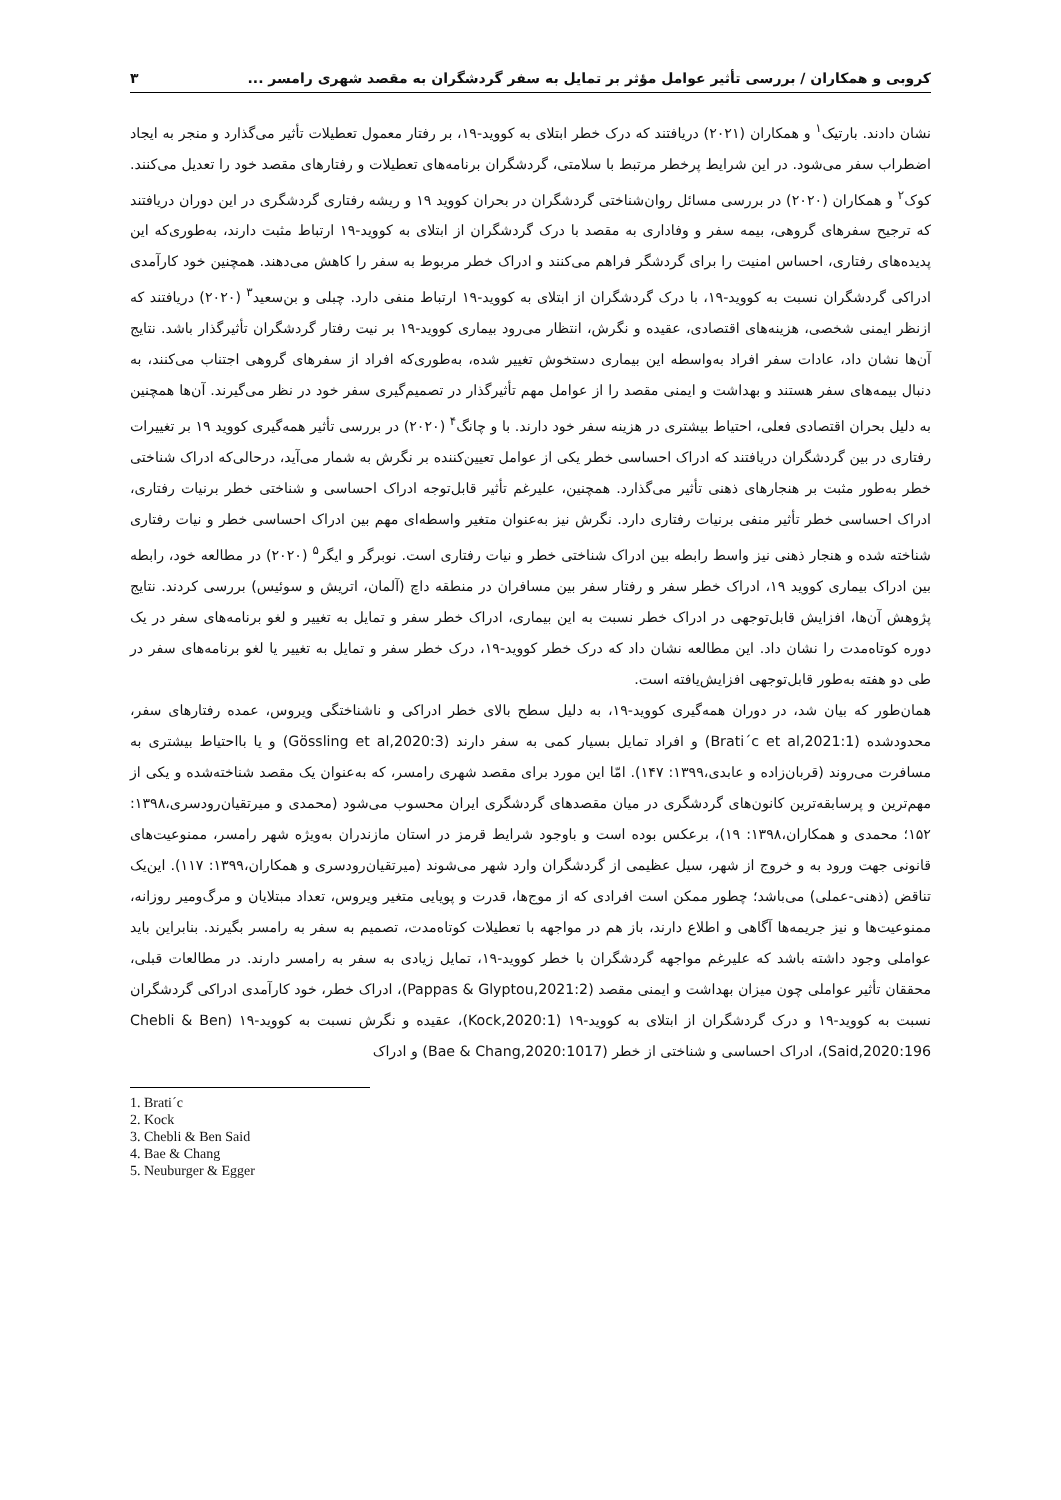کروبی و همکاران / بررسی تأثیر عوامل مؤثر بر تمایل به سفر گردشگران به مقصد شهری رامسر ... ۳
نشان دادند. بارتیک<sup>۱</sup> و همکاران (۲۰۲۱) دریافتند که درک خطر ابتلای به کووید-۱۹، بر رفتار معمول تعطیلات تأثیر می‌گذارد و منجر به ایجاد اضطراب سفر می‌شود. در این شرایط پرخطر مرتبط با سلامتی، گردشگران برنامه‌های تعطیلات و رفتارهای مقصد خود را تعدیل می‌کنند. کوک<sup>۲</sup> و همکاران (۲۰۲۰) در بررسی مسائل روان‌شناختی گردشگران در بحران کووید ۱۹ و ریشه رفتاری گردشگری در این دوران دریافتند که ترجیح سفرهای گروهی، بیمه سفر و وفاداری به مقصد با درک گردشگران از ابتلای به کووید-۱۹ ارتباط مثبت دارند، به‌طوری‌که این پدیده‌های رفتاری، احساس امنیت را برای گردشگر فراهم می‌کنند و ادراک خطر مربوط به سفر را کاهش می‌دهند. همچنین خود کارآمدی ادراکی گردشگران نسبت به کووید-۱۹، با درک گردشگران از ابتلای به کووید-۱۹ ارتباط منفی دارد. چبلی و بن‌سعید<sup>۳</sup> (۲۰۲۰) دریافتند که ازنظر ایمنی شخصی، هزینه‌های اقتصادی، عقیده و نگرش، انتظار می‌رود بیماری کووید-۱۹ بر نیت رفتار گردشگران تأثیرگذار باشد. نتایج آن‌ها نشان داد، عادات سفر افراد به‌واسطه این بیماری دستخوش تغییر شده، به‌طوری‌که افراد از سفرهای گروهی اجتناب می‌کنند، به دنبال بیمه‌های سفر هستند و بهداشت و ایمنی مقصد را از عوامل مهم تأثیرگذار در تصمیم‌گیری سفر خود در نظر می‌گیرند. آن‌ها همچنین به دلیل بحران اقتصادی فعلی، احتیاط بیشتری در هزینه سفر خود دارند. با و چانگ<sup>۴</sup> (۲۰۲۰) در بررسی تأثیر همه‌گیری کووید ۱۹ بر تغییرات رفتاری در بین گردشگران دریافتند که ادراک احساسی خطر یکی از عوامل تعیین‌کننده بر نگرش به شمار می‌آید، درحالی‌که ادراک شناختی خطر به‌طور مثبت بر هنجارهای ذهنی تأثیر می‌گذارد. همچنین، علیرغم تأثیر قابل‌توجه ادراک احساسی و شناختی خطر برنیات رفتاری، ادراک احساسی خطر تأثیر منفی برنیات رفتاری دارد. نگرش نیز به‌عنوان متغیر واسطه‌ای مهم بین ادراک احساسی خطر و نیات رفتاری شناخته شده و هنجار ذهنی نیز واسط رابطه بین ادراک شناختی خطر و نیات رفتاری است. نوبرگر و ایگر<sup>۵</sup> (۲۰۲۰) در مطالعه خود، رابطه بین ادراک بیماری کووید ۱۹، ادراک خطر سفر و رفتار سفر بین مسافران در منطقه داچ (آلمان، اتریش و سوئیس) بررسی کردند. نتایج پژوهش آن‌ها، افزایش قابل‌توجهی در ادراک خطر نسبت به این بیماری، ادراک خطر سفر و تمایل به تغییر و لغو برنامه‌های سفر در یک دوره کوتاه‌مدت را نشان داد. این مطالعه نشان داد که درک خطر کووید-۱۹، درک خطر سفر و تمایل به تغییر یا لغو برنامه‌های سفر در طی دو هفته به‌طور قابل‌توجهی افزایش‌یافته است.
همان‌طور که بیان شد، در دوران همه‌گیری کووید-۱۹، به دلیل سطح بالای خطر ادراکی و ناشناختگی ویروس، عمده رفتارهای سفر، محدودشده (Brati´c et al,2021:1) و افراد تمایل بسیار کمی به سفر دارند (Gössling et al,2020:3) و یا بااحتیاط بیشتری به مسافرت می‌روند (قربان‌زاده و عابدی،۱۳۹۹: ۱۴۷). امّا این مورد برای مقصد شهری رامسر، که به‌عنوان یک مقصد شناخته‌شده و یکی از مهم‌ترین و پرسابقه‌ترین کانون‌های گردشگری در میان مقصدهای گردشگری ایران محسوب می‌شود (محمدی و میرتقیان‌رودسری،۱۳۹۸: ۱۵۲؛ محمدی و همکاران،۱۳۹۸: ۱۹)، برعکس بوده است و باوجود شرایط قرمز در استان مازندران به‌ویژه شهر رامسر، ممنوعیت‌های قانونی جهت ورود به و خروج از شهر، سیل عظیمی از گردشگران وارد شهر می‌شوند (میرتقیان‌رودسری و همکاران،۱۳۹۹: ۱۱۷). این‌یک تناقض (ذهنی-عملی) می‌باشد؛ چطور ممکن است افرادی که از موج‌ها، قدرت و پویایی متغیر ویروس، تعداد مبتلایان و مرگ‌ومیر روزانه، ممنوعیت‌ها و نیز جریمه‌ها آگاهی و اطلاع دارند، باز هم در مواجهه با تعطیلات کوتاه‌مدت، تصمیم به سفر به رامسر بگیرند. بنابراین باید عواملی وجود داشته باشد که علیرغم مواجهه گردشگران با خطر کووید-۱۹، تمایل زیادی به سفر به رامسر دارند. در مطالعات قبلی، محققان تأثیر عواملی چون میزان بهداشت و ایمنی مقصد (Pappas & Glyptou,2021:2)، ادراک خطر، خود کارآمدی ادراکی گردشگران نسبت به کووید-۱۹ و درک گردشگران از ابتلای به کووید-۱۹ (Kock,2020:1)، عقیده و نگرش نسبت به کووید-۱۹ (Chebli & Ben Said,2020:196)، ادراک احساسی و شناختی از خطر (Bae & Chang,2020:1017) و ادراک
1. Brati´c
2. Kock
3. Chebli & Ben Said
4. Bae & Chang
5. Neuburger & Egger